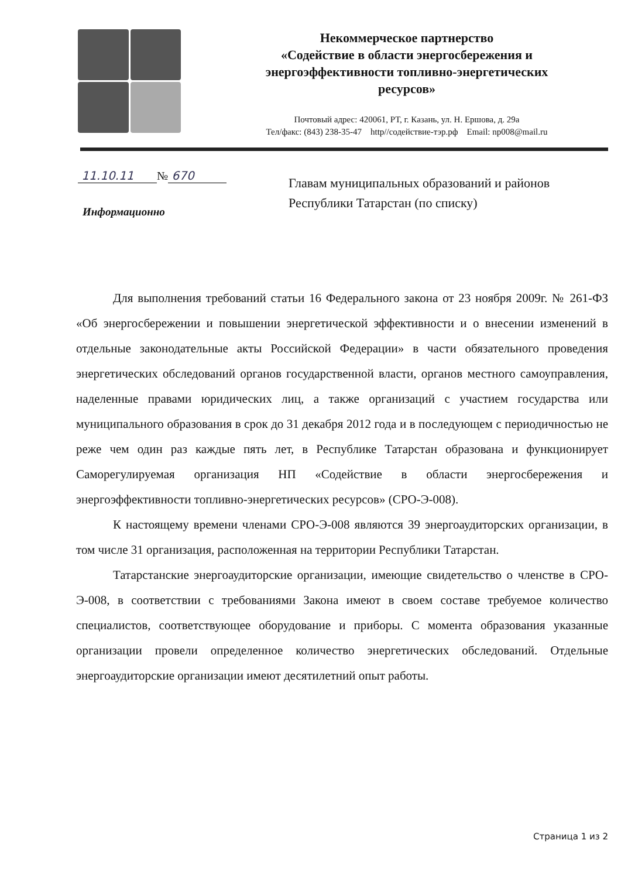Некоммерческое партнерство
«Содействие в области энергосбережения и
энергоэффективности топливно-энергетических
ресурсов»
Почтовый адрес: 420061, РТ, г. Казань, ул. Н. Ершова, д. 29а
Тел/факс: (843) 238-35-47 http//содействие-тэр.рф Email: np008@mail.ru
11.10.11 № 670
Информационно
Главам муниципальных образований и районов
Республики Татарстан (по списку)
Для выполнения требований статьи 16 Федерального закона от 23 ноября 2009г. № 261-ФЗ «Об энергосбережении и повышении энергетической эффективности и о внесении изменений в отдельные законодательные акты Российской Федерации» в части обязательного проведения энергетических обследований органов государственной власти, органов местного самоуправления, наделенные правами юридических лиц, а также организаций с участием государства или муниципального образования в срок до 31 декабря 2012 года и в последующем с периодичностью не реже чем один раз каждые пять лет, в Республике Татарстан образована и функционирует Саморегулируемая организация НП «Содействие в области энергосбережения и энергоэффективности топливно-энергетических ресурсов» (СРО-Э-008).
К настоящему времени членами СРО-Э-008 являются 39 энергоаудиторских организации, в том числе 31 организация, расположенная на территории Республики Татарстан.
Татарстанские энергоаудиторские организации, имеющие свидетельство о членстве в СРО-Э-008, в соответствии с требованиями Закона имеют в своем составе требуемое количество специалистов, соответствующее оборудование и приборы. С момента образования указанные организации провели определенное количество энергетических обследований. Отдельные энергоаудиторские организации имеют десятилетний опыт работы.
Страница 1 из 2